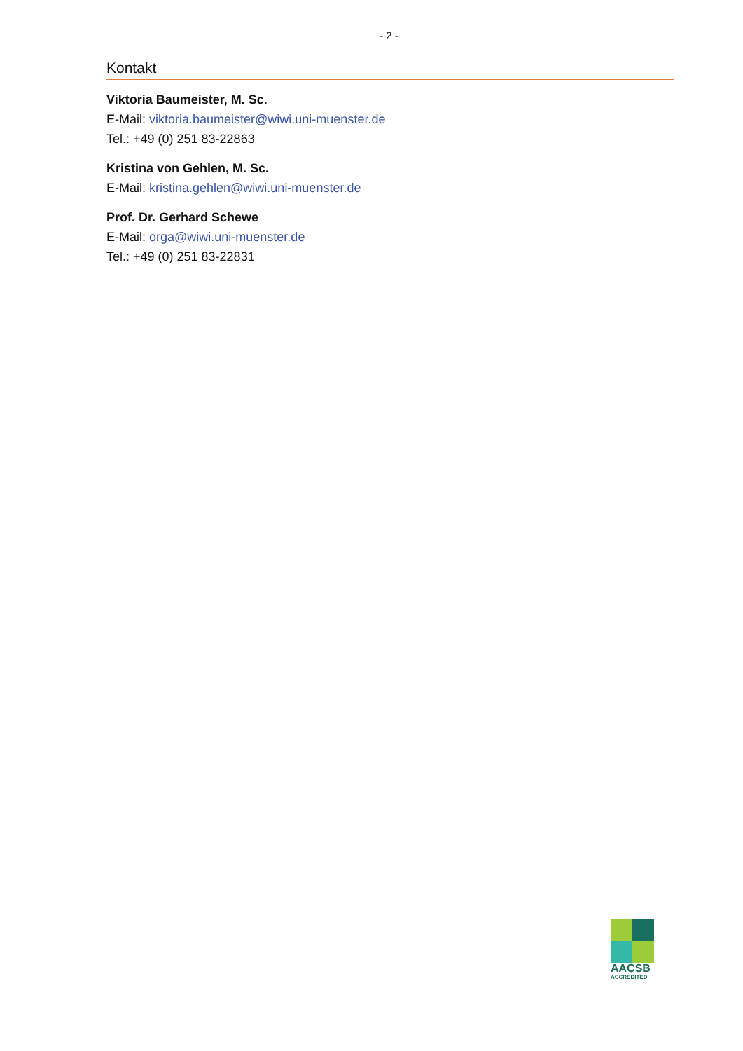- 2 -
Kontakt
Viktoria Baumeister, M. Sc.
E-Mail: viktoria.baumeister@wiwi.uni-muenster.de
Tel.: +49 (0) 251 83-22863
Kristina von Gehlen, M. Sc.
E-Mail: kristina.gehlen@wiwi.uni-muenster.de
Prof. Dr. Gerhard Schewe
E-Mail: orga@wiwi.uni-muenster.de
Tel.: +49 (0) 251 83-22831
AACSB
ACCREDITED